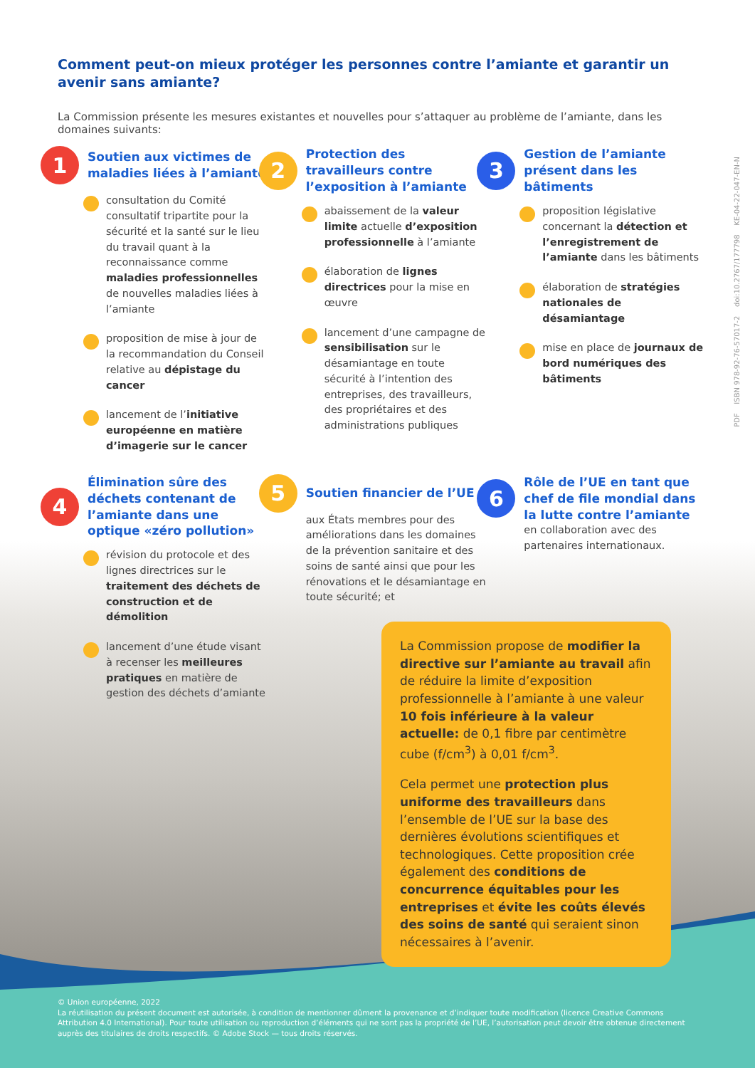PDF ISBN 978-92-76-57017-2 doi:10.2767/177798 KE-04-22-047-EN-N
Comment peut-on mieux protéger les personnes contre l’amiante et garantir un avenir sans amiante?
La Commission présente les mesures existantes et nouvelles pour s’attaquer au problème de l’amiante, dans les domaines suivants:
1
Soutien aux victimes de maladies liées à l’amiante
consultation du Comité consultatif tripartite pour la sécurité et la santé sur le lieu du travail quant à la reconnaissance comme maladies professionnelles de nouvelles maladies liées à l’amiante
proposition de mise à jour de la recommandation du Conseil relative au dépistage du cancer
lancement de l’initiative européenne en matière d’imagerie sur le cancer
2
Protection des travailleurs contre l’exposition à l’amiante
abaissement de la valeur limite actuelle d’exposition professionnelle à l’amiante
élaboration de lignes directrices pour la mise en œuvre
lancement d’une campagne de sensibilisation sur le désamiantage en toute sécurité à l’intention des entreprises, des travailleurs, des propriétaires et des administrations publiques
3
Gestion de l’amiante présent dans les bâtiments
proposition législative concernant la détection et l’enregistrement de l’amiante dans les bâtiments
élaboration de stratégies nationales de désamiantage
mise en place de journaux de bord numériques des bâtiments
4
Élimination sûre des déchets contenant de l’amiante dans une optique «zéro pollution»
révision du protocole et des lignes directrices sur le traitement des déchets de construction et de démolition
lancement d’une étude visant à recenser les meilleures pratiques en matière de gestion des déchets d’amiante
5
Soutien financier de l’UE
aux États membres pour des améliorations dans les domaines de la prévention sanitaire et des soins de santé ainsi que pour les rénovations et le désamiantage en toute sécurité; et
6
Rôle de l’UE en tant que chef de file mondial dans la lutte contre l’amiante
en collaboration avec des partenaires internationaux.
La Commission propose de modifier la directive sur l’amiante au travail afin de réduire la limite d’exposition professionnelle à l’amiante à une valeur 10 fois inférieure à la valeur actuelle: de 0,1 fibre par centimètre cube (f/cm<sup>3</sup>) à 0,01 f/cm<sup>3</sup>.
Cela permet une protection plus uniforme des travailleurs dans l’ensemble de l’UE sur la base des dernières évolutions scientifiques et technologiques. Cette proposition crée également des conditions de concurrence équitables pour les entreprises et évite les coûts élevés des soins de santé qui seraient sinon nécessaires à l’avenir.
© Union européenne, 2022
La réutilisation du présent document est autorisée, à condition de mentionner dûment la provenance et d’indiquer toute modification (licence Creative Commons Attribution 4.0 International). Pour toute utilisation ou reproduction d’éléments qui ne sont pas la propriété de l’UE, l’autorisation peut devoir être obtenue directement auprès des titulaires de droits respectifs. © Adobe Stock — tous droits réservés.